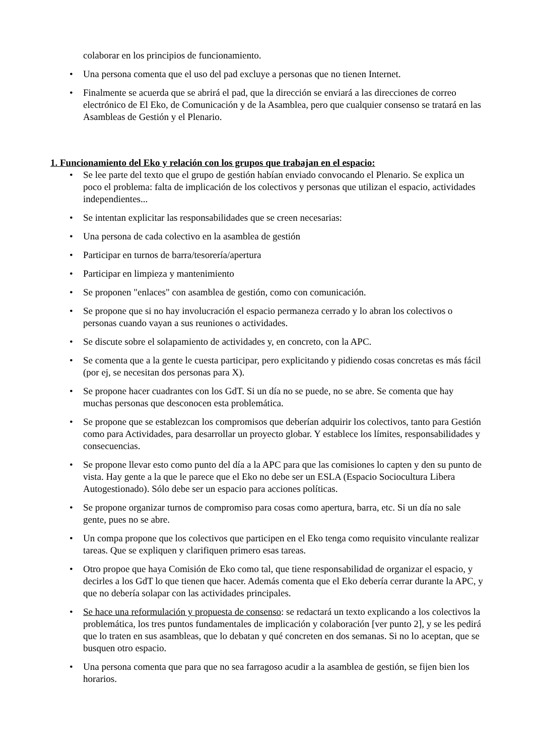colaborar en los principios de funcionamiento.
• Una persona comenta que el uso del pad excluye a personas que no tienen Internet.
• Finalmente se acuerda que se abrirá el pad, que la dirección se enviará a las direcciones de correo electrónico de El Eko, de Comunicación y de la Asamblea, pero que cualquier consenso se tratará en las Asambleas de Gestión y el Plenario.
1. Funcionamiento del Eko y relación con los grupos que trabajan en el espacio:
• Se lee parte del texto que el grupo de gestión habían enviado convocando el Plenario. Se explica un poco el problema: falta de implicación de los colectivos y personas que utilizan el espacio, actividades independientes...
• Se intentan explicitar las responsabilidades que se creen necesarias:
• Una persona de cada colectivo en la asamblea de gestión
• Participar en turnos de barra/tesorería/apertura
• Participar en limpieza y mantenimiento
• Se proponen "enlaces" con asamblea de gestión, como con comunicación.
• Se propone que si no hay involucración el espacio permaneza cerrado y lo abran los colectivos o personas cuando vayan a sus reuniones o actividades.
• Se discute sobre el solapamiento de actividades y, en concreto, con la APC.
• Se comenta que a la gente le cuesta participar, pero explicitando y pidiendo cosas concretas es más fácil (por ej, se necesitan dos personas para X).
• Se propone hacer cuadrantes con los GdT. Si un día no se puede, no se abre. Se comenta que hay muchas personas que desconocen esta problemática.
• Se propone que se establezcan los compromisos que deberían adquirir los colectivos, tanto para Gestión como para Actividades, para desarrollar un proyecto globar. Y establece los límites, responsabilidades y consecuencias.
• Se propone llevar esto como punto del día a la APC para que las comisiones lo capten y den su punto de vista. Hay gente a la que le parece que el Eko no debe ser un ESLA (Espacio Sociocultura Libera Autogestionado). Sólo debe ser un espacio para acciones políticas.
• Se propone organizar turnos de compromiso para cosas como apertura, barra, etc. Si un día no sale gente, pues no se abre.
• Un compa propone que los colectivos que participen en el Eko tenga como requisito vinculante realizar tareas. Que se expliquen y clarifiquen primero esas tareas.
• Otro propoe que haya Comisión de Eko como tal, que tiene responsabilidad de organizar el espacio, y decirles a los GdT lo que tienen que hacer. Además comenta que el Eko debería cerrar durante la APC, y que no debería solapar con las actividades principales.
• Se hace una reformulación y propuesta de consenso: se redactará un texto explicando a los colectivos la problemática, los tres puntos fundamentales de implicación y colaboración [ver punto 2], y se les pedirá que lo traten en sus asambleas, que lo debatan y qué concreten en dos semanas. Si no lo aceptan, que se busquen otro espacio.
• Una persona comenta que para que no sea farragoso acudir a la asamblea de gestión, se fijen bien los horarios.